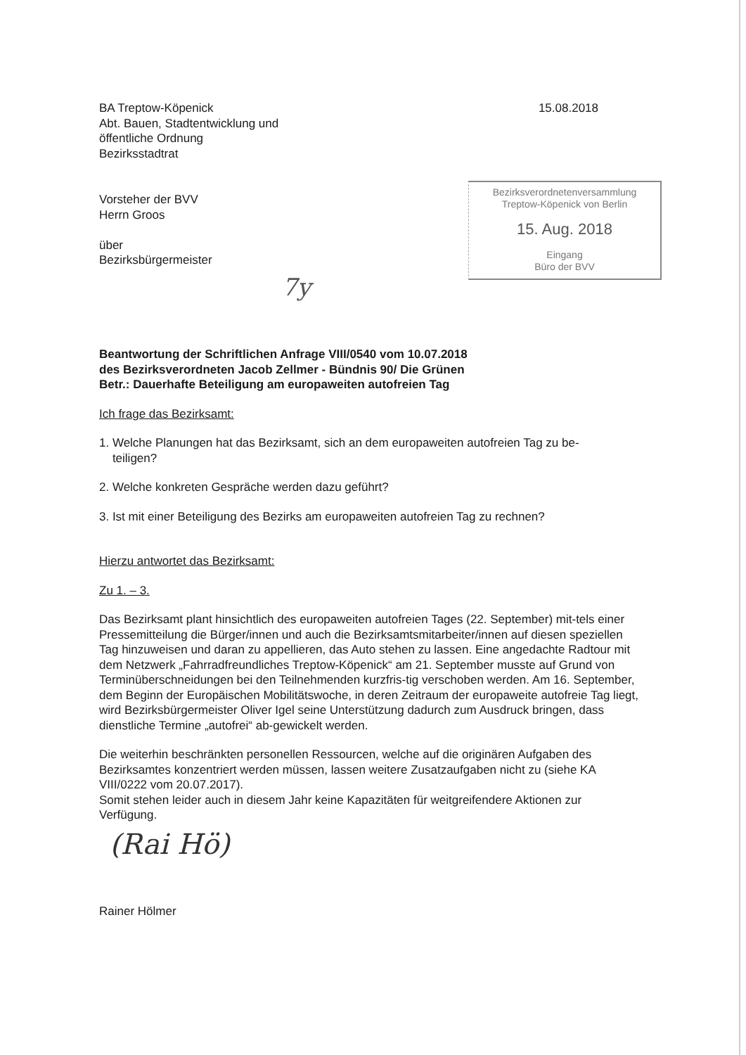BA Treptow-Köpenick
Abt. Bauen, Stadtentwicklung und
öffentliche Ordnung
Bezirksstadtrat
15.08.2018
Vorsteher der BVV
Herrn Groos
über
Bezirksbürgermeister
Bezirksverordnetenversammlung
Treptow-Köpenick von Berlin
15. Aug. 2018
Eingang
Büro der BVV
7y
Beantwortung der Schriftlichen Anfrage VIII/0540 vom 10.07.2018
des Bezirksverordneten Jacob Zellmer - Bündnis 90/ Die Grünen
Betr.: Dauerhafte Beteiligung am europaweiten autofreien Tag
Ich frage das Bezirksamt:
1. Welche Planungen hat das Bezirksamt, sich an dem europaweiten autofreien Tag zu be-
teiligen?
2. Welche konkreten Gespräche werden dazu geführt?
3. Ist mit einer Beteiligung des Bezirks am europaweiten autofreien Tag zu rechnen?
Hierzu antwortet das Bezirksamt:
Zu 1. – 3.
Das Bezirksamt plant hinsichtlich des europaweiten autofreien Tages (22. September) mit-tels einer Pressemitteilung die Bürger/innen und auch die Bezirksamtsmitarbeiter/innen auf diesen speziellen Tag hinzuweisen und daran zu appellieren, das Auto stehen zu lassen. Eine angedachte Radtour mit dem Netzwerk „Fahrradfreundliches Treptow-Köpenick“ am 21. September musste auf Grund von Terminüberschneidungen bei den Teilnehmenden kurzfris-tig verschoben werden. Am 16. September, dem Beginn der Europäischen Mobilitätswoche, in deren Zeitraum der europaweite autofreie Tag liegt, wird Bezirksbürgermeister Oliver Igel seine Unterstützung dadurch zum Ausdruck bringen, dass dienstliche Termine „autofrei“ ab-gewickelt werden.
Die weiterhin beschränkten personellen Ressourcen, welche auf die originären Aufgaben des Bezirksamtes konzentriert werden müssen, lassen weitere Zusatzaufgaben nicht zu (siehe KA VIII/0222 vom 20.07.2017).
Somit stehen leider auch in diesem Jahr keine Kapazitäten für weitgreifendere Aktionen zur Verfügung.
(Rai Hö)
Rainer Hölmer